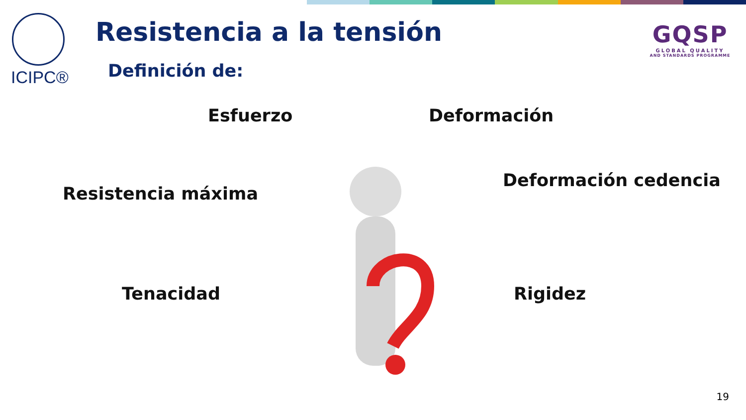ICIPC® Resistencia a la tensión
Definición de:
GQSP
GLOBAL QUALITY
AND STANDARDS PROGRAMME
Esfuerzo Deformación
Deformación cedencia
Resistencia máxima
Tenacidad Rigidez
19